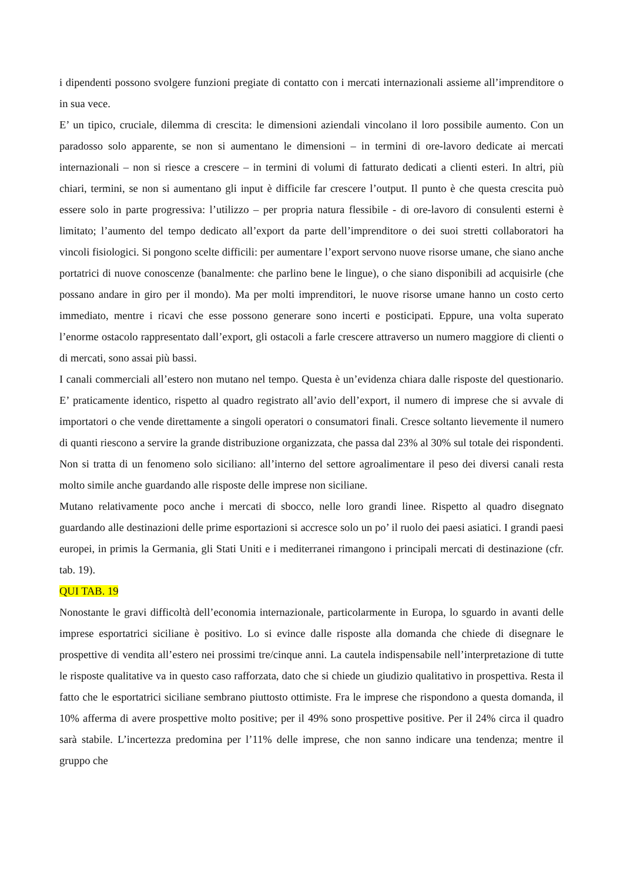i dipendenti possono svolgere funzioni pregiate di contatto con i mercati internazionali assieme all’imprenditore o in sua vece.
E’ un tipico, cruciale, dilemma di crescita: le dimensioni aziendali vincolano il loro possibile aumento. Con un paradosso solo apparente, se non si aumentano le dimensioni – in termini di ore-lavoro dedicate ai mercati internazionali – non si riesce a crescere – in termini di volumi di fatturato dedicati a clienti esteri. In altri, più chiari, termini, se non si aumentano gli input è difficile far crescere l’output. Il punto è che questa crescita può essere solo in parte progressiva: l’utilizzo – per propria natura flessibile - di ore-lavoro di consulenti esterni è limitato; l’aumento del tempo dedicato all’export da parte dell’imprenditore o dei suoi stretti collaboratori ha vincoli fisiologici. Si pongono scelte difficili: per aumentare l’export servono nuove risorse umane, che siano anche portatrici di nuove conoscenze (banalmente: che parlino bene le lingue), o che siano disponibili ad acquisirle (che possano andare in giro per il mondo). Ma per molti imprenditori, le nuove risorse umane hanno un costo certo immediato, mentre i ricavi che esse possono generare sono incerti e posticipati. Eppure, una volta superato l’enorme ostacolo rappresentato dall’export, gli ostacoli a farle crescere attraverso un numero maggiore di clienti o di mercati, sono assai più bassi.
I canali commerciali all’estero non mutano nel tempo. Questa è un’evidenza chiara dalle risposte del questionario. E’ praticamente identico, rispetto al quadro registrato all’avio dell’export, il numero di imprese che si avvale di importatori o che vende direttamente a singoli operatori o consumatori finali. Cresce soltanto lievemente il numero di quanti riescono a servire la grande distribuzione organizzata, che passa dal 23% al 30% sul totale dei rispondenti. Non si tratta di un fenomeno solo siciliano: all’interno del settore agroalimentare il peso dei diversi canali resta molto simile anche guardando alle risposte delle imprese non siciliane.
Mutano relativamente poco anche i mercati di sbocco, nelle loro grandi linee. Rispetto al quadro disegnato guardando alle destinazioni delle prime esportazioni si accresce solo un po’ il ruolo dei paesi asiatici. I grandi paesi europei, in primis la Germania, gli Stati Uniti e i mediterranei rimangono i principali mercati di destinazione (cfr. tab. 19).
QUI TAB. 19
Nonostante le gravi difficoltà dell’economia internazionale, particolarmente in Europa, lo sguardo in avanti delle imprese esportatrici siciliane è positivo. Lo si evince dalle risposte alla domanda che chiede di disegnare le prospettive di vendita all’estero nei prossimi tre/cinque anni. La cautela indispensabile nell’interpretazione di tutte le risposte qualitative va in questo caso rafforzata, dato che si chiede un giudizio qualitativo in prospettiva. Resta il fatto che le esportatrici siciliane sembrano piuttosto ottimiste. Fra le imprese che rispondono a questa domanda, il 10% afferma di avere prospettive molto positive; per il 49% sono prospettive positive. Per il 24% circa il quadro sarà stabile. L’incertezza predomina per l’11% delle imprese, che non sanno indicare una tendenza; mentre il gruppo che